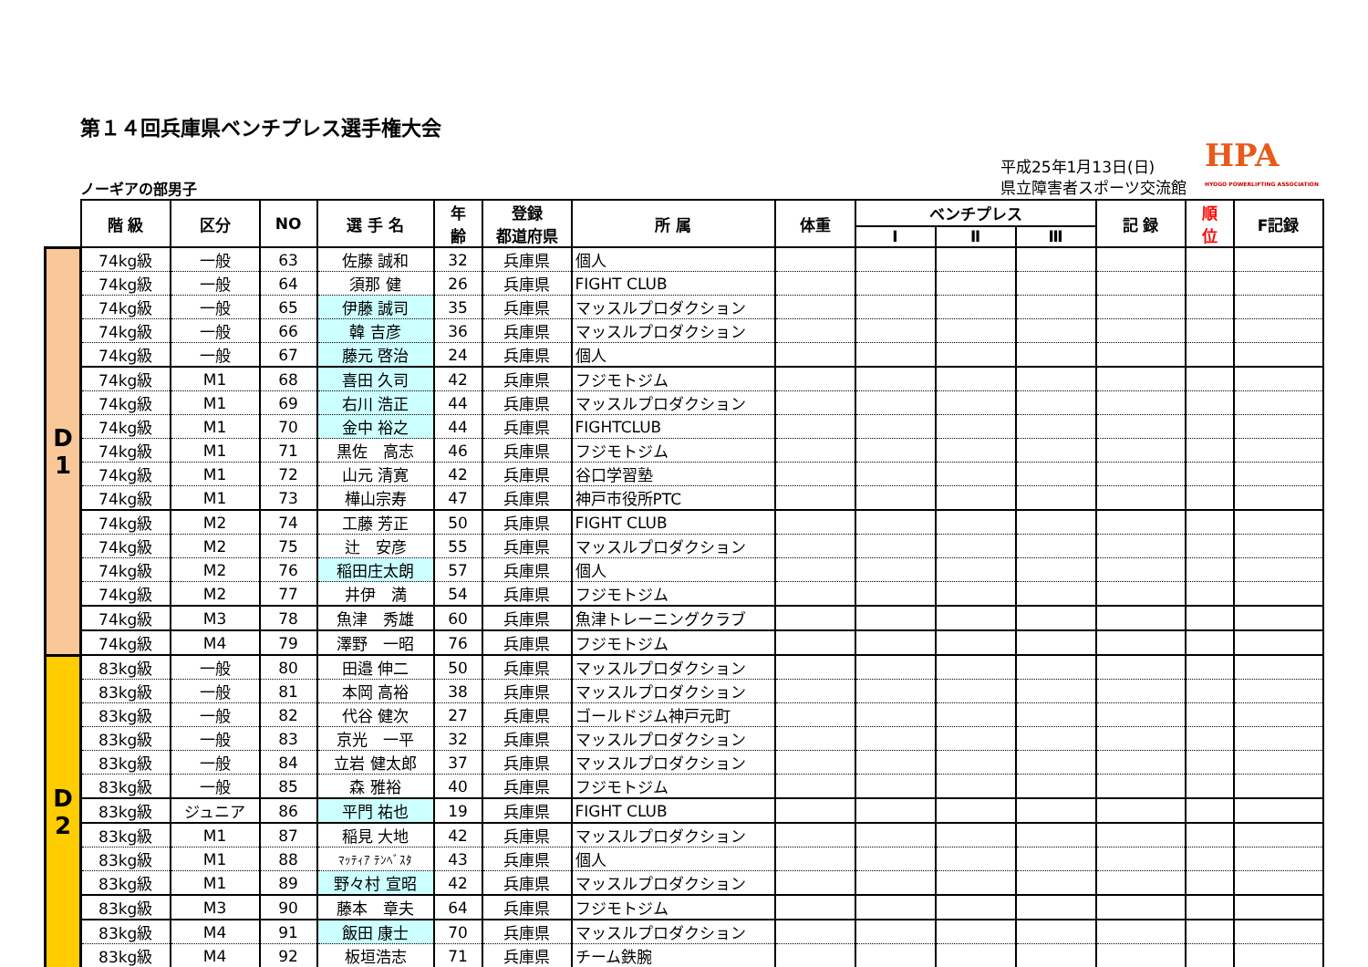第１４回兵庫県ベンチプレス選手権大会
ノーギアの部男子
平成25年1月13日(日)
県立障害者スポーツ交流館
HPA
HYOGO POWERLIFTING ASSOCIATION
| | 階 級 | 区分 | NO | 選 手 名 | 年 齢 | 登録 都道府県 | 所 属 | 体重 | ベンチプレス | | | 記 録 | 順 位 | F記録 |
| --- | --- | --- | --- | --- | --- | --- | --- | --- | --- | --- | --- | --- | --- | --- |
| | | | | | | | | | Ⅰ | Ⅱ | Ⅲ | | | |
| D 1 | 74kg級 | 一般 | 63 | 佐藤 誠和 | 32 | 兵庫県 | 個人 | | | | | | | |
| | 74kg級 | 一般 | 64 | 須那 健 | 26 | 兵庫県 | FIGHT CLUB | | | | | | | |
| | 74kg級 | 一般 | 65 | 伊藤 誠司 | 35 | 兵庫県 | マッスルプロダクション | | | | | | | |
| | 74kg級 | 一般 | 66 | 韓 吉彦 | 36 | 兵庫県 | マッスルプロダクション | | | | | | | |
| | 74kg級 | 一般 | 67 | 藤元 啓治 | 24 | 兵庫県 | 個人 | | | | | | | |
| | 74kg級 | M1 | 68 | 喜田 久司 | 42 | 兵庫県 | フジモトジム | | | | | | | |
| | 74kg級 | M1 | 69 | 右川 浩正 | 44 | 兵庫県 | マッスルプロダクション | | | | | | | |
| | 74kg級 | M1 | 70 | 金中 裕之 | 44 | 兵庫県 | FIGHTCLUB | | | | | | | |
| | 74kg級 | M1 | 71 | 黒佐 高志 | 46 | 兵庫県 | フジモトジム | | | | | | | |
| | 74kg級 | M1 | 72 | 山元 清寛 | 42 | 兵庫県 | 谷口学習塾 | | | | | | | |
| | 74kg級 | M1 | 73 | 樺山宗寿 | 47 | 兵庫県 | 神戸市役所PTC | | | | | | | |
| | 74kg級 | M2 | 74 | 工藤 芳正 | 50 | 兵庫県 | FIGHT CLUB | | | | | | | |
| | 74kg級 | M2 | 75 | 辻 安彦 | 55 | 兵庫県 | マッスルプロダクション | | | | | | | |
| | 74kg級 | M2 | 76 | 稲田庄太朗 | 57 | 兵庫県 | 個人 | | | | | | | |
| | 74kg級 | M2 | 77 | 井伊 満 | 54 | 兵庫県 | フジモトジム | | | | | | | |
| | 74kg級 | M3 | 78 | 魚津 秀雄 | 60 | 兵庫県 | 魚津トレーニングクラブ | | | | | | | |
| | 74kg級 | M4 | 79 | 澤野 一昭 | 76 | 兵庫県 | フジモトジム | | | | | | | |
| D 2 | 83kg級 | 一般 | 80 | 田邉 伸二 | 50 | 兵庫県 | マッスルプロダクション | | | | | | | |
| | 83kg級 | 一般 | 81 | 本岡 高裕 | 38 | 兵庫県 | マッスルプロダクション | | | | | | | |
| | 83kg級 | 一般 | 82 | 代谷 健次 | 27 | 兵庫県 | ゴールドジム神戸元町 | | | | | | | |
| | 83kg級 | 一般 | 83 | 京光 一平 | 32 | 兵庫県 | マッスルプロダクション | | | | | | | |
| | 83kg級 | 一般 | 84 | 立岩 健太郎 | 37 | 兵庫県 | マッスルプロダクション | | | | | | | |
| | 83kg級 | 一般 | 85 | 森 雅裕 | 40 | 兵庫県 | フジモトジム | | | | | | | |
| | 83kg級 | ジュニア | 86 | 平門 祐也 | 19 | 兵庫県 | FIGHT CLUB | | | | | | | |
| | 83kg級 | M1 | 87 | 稲見 大地 | 42 | 兵庫県 | マッスルプロダクション | | | | | | | |
| | 83kg級 | M1 | 88 | ﾏｯﾃｨｱ ﾃﾝﾍﾞｽﾀ | 43 | 兵庫県 | 個人 | | | | | | | |
| | 83kg級 | M1 | 89 | 野々村 宣昭 | 42 | 兵庫県 | マッスルプロダクション | | | | | | | |
| | 83kg級 | M3 | 90 | 藤本 章夫 | 64 | 兵庫県 | フジモトジム | | | | | | | |
| | 83kg級 | M4 | 91 | 飯田 康士 | 70 | 兵庫県 | マッスルプロダクション | | | | | | | |
| | 83kg級 | M4 | 92 | 板垣浩志 | 71 | 兵庫県 | チーム鉄腕 | | | | | | | |